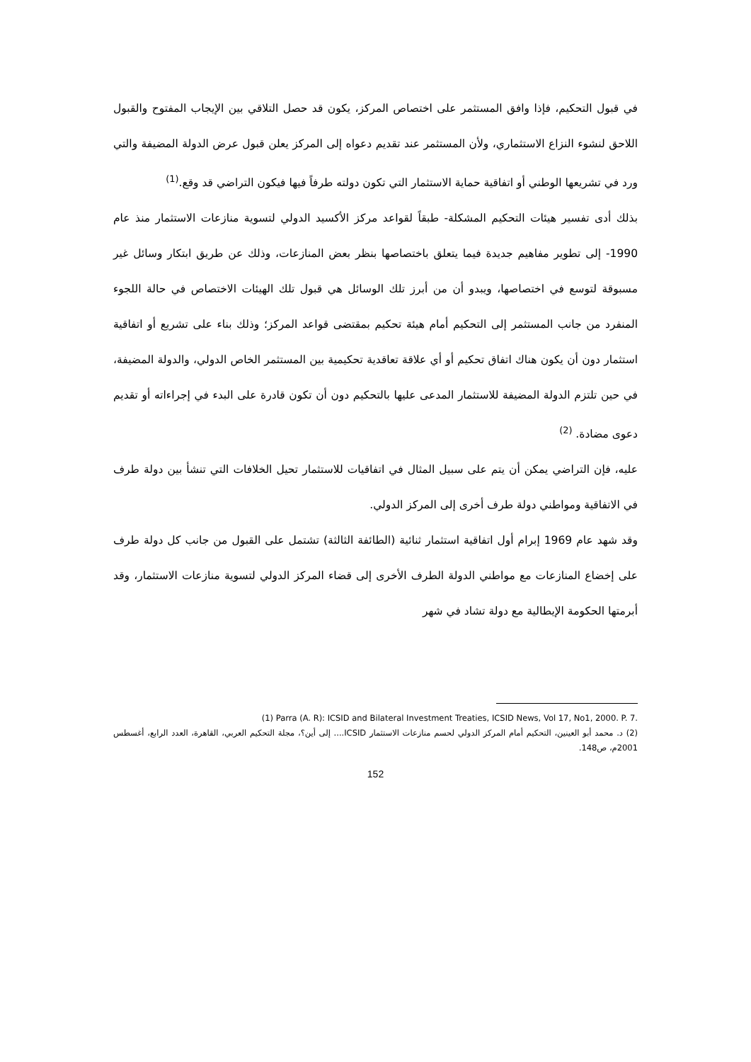في قبول التحكيم، فإذا وافق المستثمر على اختصاص المركز، يكون قد حصل التلاقي بين الإيجاب المفتوح والقبول اللاحق لنشوء النزاع الاستثماري، ولأن المستثمر عند تقديم دعواه إلى المركز يعلن قبول عرض الدولة المضيفة والتي ورد في تشريعها الوطني أو اتفاقية حماية الاستثمار التي تكون دولته طرفاً فيها فيكون التراضي قد وقع.<sup>(1)</sup>
بذلك أدى تفسير هيئات التحكيم المشكلة- طبقاً لقواعد مركز الأكسيد الدولي لتسوية منازعات الاستثمار منذ عام 1990- إلى تطوير مفاهيم جديدة فيما يتعلق باختصاصها بنظر بعض المنازعات، وذلك عن طريق ابتكار وسائل غير مسبوقة لتوسع في اختصاصها، ويبدو أن من أبرز تلك الوسائل هي قبول تلك الهيئات الاختصاص في حالة اللجوء المنفرد من جانب المستثمر إلى التحكيم أمام هيئة تحكيم بمقتضى قواعد المركز؛ وذلك بناء على تشريع أو اتفاقية استثمار دون أن يكون هناك اتفاق تحكيم أو أي علاقة تعاقدية تحكيمية بين المستثمر الخاص الدولي، والدولة المضيفة، في حين تلتزم الدولة المضيفة للاستثمار المدعى عليها بالتحكيم دون أن تكون قادرة على البدء في إجراءاته أو تقديم دعوى مضادة. <sup>(2)</sup>
عليه، فإن التراضي يمكن أن يتم على سبيل المثال في اتفاقيات للاستثمار تحيل الخلافات التي تنشأ بين دولة طرف في الاتفاقية ومواطني دولة طرف أخرى إلى المركز الدولي.
وقد شهد عام 1969 إبرام أول اتفاقية استثمار ثنائية (الطائفة الثالثة) تشتمل على القبول من جانب كل دولة طرف على إخضاع المنازعات مع مواطني الدولة الطرف الأخرى إلى قضاء المركز الدولي لتسوية منازعات الاستثمار، وقد أبرمتها الحكومة الإيطالية مع دولة تشاد في شهر
(1) Parra (A. R): ICSID and Bilateral Investment Treaties, ICSID News, Vol 17, No1, 2000. P. 7.
(2) د. محمد أبو العينين، التحكيم أمام المركز الدولي لحسم منازعات الاستثمار ICSID.... إلى أين؟، مجلة التحكيم العربي، القاهرة، العدد الرابع، أغسطس 2001م، ص148.
152